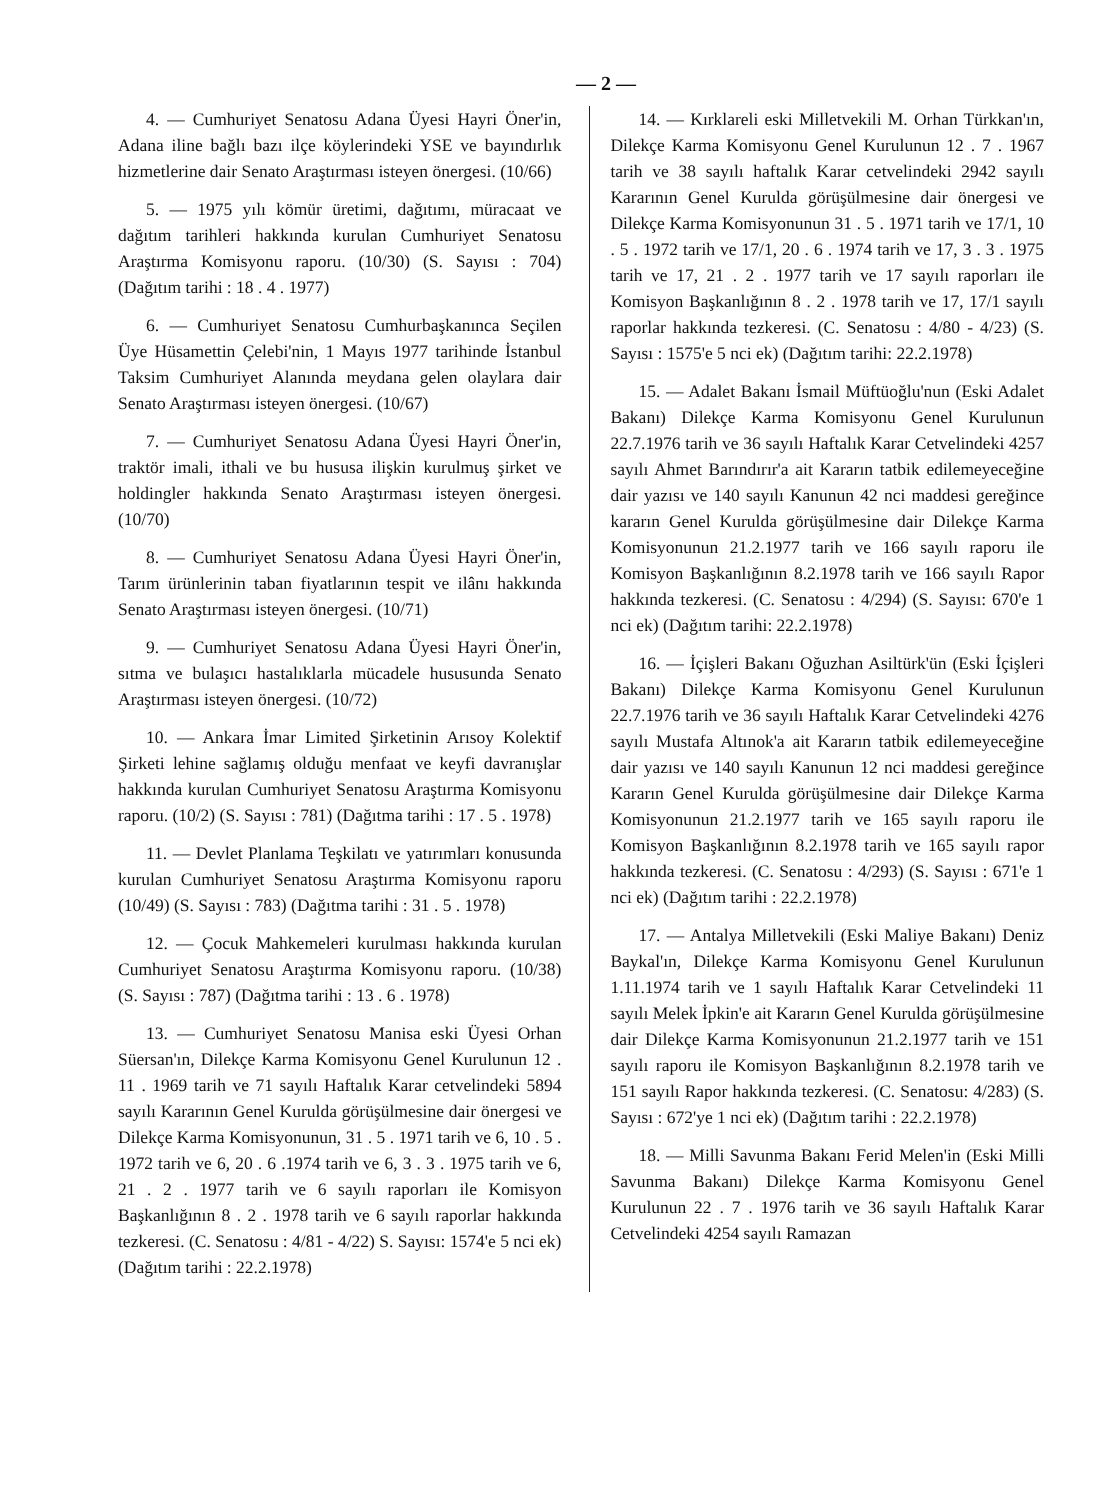— 2 —
4. — Cumhuriyet Senatosu Adana Üyesi Hayri Öner'in, Adana iline bağlı bazı ilçe köylerindeki YSE ve bayındırlık hizmetlerine dair Senato Araştırması isteyen önergesi. (10/66)
5. — 1975 yılı kömür üretimi, dağıtımı, müracaat ve dağıtım tarihleri hakkında kurulan Cumhuriyet Senatosu Araştırma Komisyonu raporu. (10/30) (S. Sayısı : 704) (Dağıtım tarihi : 18 . 4 . 1977)
6. — Cumhuriyet Senatosu Cumhurbaşkanınca Seçilen Üye Hüsamettin Çelebi'nin, 1 Mayıs 1977 tarihinde İstanbul Taksim Cumhuriyet Alanında meydana gelen olaylara dair Senato Araştırması isteyen önergesi. (10/67)
7. — Cumhuriyet Senatosu Adana Üyesi Hayri Öner'in, traktör imali, ithali ve bu hususa ilişkin kurulmuş şirket ve holdingler hakkında Senato Araştırması isteyen önergesi. (10/70)
8. — Cumhuriyet Senatosu Adana Üyesi Hayri Öner'in, Tarım ürünlerinin taban fiyatlarının tespit ve ilânı hakkında Senato Araştırması isteyen önergesi. (10/71)
9. — Cumhuriyet Senatosu Adana Üyesi Hayri Öner'in, sıtma ve bulaşıcı hastalıklarla mücadele hususunda Senato Araştırması isteyen önergesi. (10/72)
10. — Ankara İmar Limited Şirketinin Arısoy Kolektif Şirketi lehine sağlamış olduğu menfaat ve keyfi davranışlar hakkında kurulan Cumhuriyet Senatosu Araştırma Komisyonu raporu. (10/2) (S. Sayısı : 781) (Dağıtma tarihi : 17 . 5 . 1978)
11. — Devlet Planlama Teşkilatı ve yatırımları konusunda kurulan Cumhuriyet Senatosu Araştırma Komisyonu raporu (10/49) (S. Sayısı : 783) (Dağıtma tarihi : 31 . 5 . 1978)
12. — Çocuk Mahkemeleri kurulması hakkında kurulan Cumhuriyet Senatosu Araştırma Komisyonu raporu. (10/38) (S. Sayısı : 787) (Dağıtma tarihi : 13 . 6 . 1978)
13. — Cumhuriyet Senatosu Manisa eski Üyesi Orhan Süersan'ın, Dilekçe Karma Komisyonu Genel Kurulunun 12 . 11 . 1969 tarih ve 71 sayılı Haftalık Karar cetvelindeki 5894 sayılı Kararının Genel Kurulda görüşülmesine dair önergesi ve Dilekçe Karma Komisyonunun, 31 . 5 . 1971 tarih ve 6, 10 . 5 . 1972 tarih ve 6, 20 . 6 .1974 tarih ve 6, 3 . 3 . 1975 tarih ve 6, 21 . 2 . 1977 tarih ve 6 sayılı raporları ile Komisyon Başkanlığının 8 . 2 . 1978 tarih ve 6 sayılı raporlar hakkında tezkeresi. (C. Senatosu : 4/81 - 4/22) S. Sayısı: 1574'e 5 nci ek) (Dağıtım tarihi : 22.2.1978)
14. — Kırklareli eski Milletvekili M. Orhan Türkkan'ın, Dilekçe Karma Komisyonu Genel Kurulunun 12 . 7 . 1967 tarih ve 38 sayılı haftalık Karar cetvelindeki 2942 sayılı Kararının Genel Kurulda görüşülmesine dair önergesi ve Dilekçe Karma Komisyonunun 31 . 5 . 1971 tarih ve 17/1, 10 . 5 . 1972 tarih ve 17/1, 20 . 6 . 1974 tarih ve 17, 3 . 3 . 1975 tarih ve 17, 21 . 2 . 1977 tarih ve 17 sayılı raporları ile Komisyon Başkanlığının 8 . 2 . 1978 tarih ve 17, 17/1 sayılı raporlar hakkında tezkeresi. (C. Senatosu : 4/80 - 4/23) (S. Sayısı : 1575'e 5 nci ek) (Dağıtım tarihi: 22.2.1978)
15. — Adalet Bakanı İsmail Müftüoğlu'nun (Eski Adalet Bakanı) Dilekçe Karma Komisyonu Genel Kurulunun 22.7.1976 tarih ve 36 sayılı Haftalık Karar Cetvelindeki 4257 sayılı Ahmet Barındırır'a ait Kararın tatbik edilemeyeceğine dair yazısı ve 140 sayılı Kanunun 42 nci maddesi gereğince kararın Genel Kurulda görüşülmesine dair Dilekçe Karma Komisyonunun 21.2.1977 tarih ve 166 sayılı raporu ile Komisyon Başkanlığının 8.2.1978 tarih ve 166 sayılı Rapor hakkında tezkeresi. (C. Senatosu : 4/294) (S. Sayısı: 670'e 1 nci ek) (Dağıtım tarihi: 22.2.1978)
16. — İçişleri Bakanı Oğuzhan Asiltürk'ün (Eski İçişleri Bakanı) Dilekçe Karma Komisyonu Genel Kurulunun 22.7.1976 tarih ve 36 sayılı Haftalık Karar Cetvelindeki 4276 sayılı Mustafa Altınok'a ait Kararın tatbik edilemeyeceğine dair yazısı ve 140 sayılı Kanunun 12 nci maddesi gereğince Kararın Genel Kurulda görüşülmesine dair Dilekçe Karma Komisyonunun 21.2.1977 tarih ve 165 sayılı raporu ile Komisyon Başkanlığının 8.2.1978 tarih ve 165 sayılı rapor hakkında tezkeresi. (C. Senatosu : 4/293) (S. Sayısı : 671'e 1 nci ek) (Dağıtım tarihi : 22.2.1978)
17. — Antalya Milletvekili (Eski Maliye Bakanı) Deniz Baykal'ın, Dilekçe Karma Komisyonu Genel Kurulunun 1.11.1974 tarih ve 1 sayılı Haftalık Karar Cetvelindeki 11 sayılı Melek İpkin'e ait Kararın Genel Kurulda görüşülmesine dair Dilekçe Karma Komisyonunun 21.2.1977 tarih ve 151 sayılı raporu ile Komisyon Başkanlığının 8.2.1978 tarih ve 151 sayılı Rapor hakkında tezkeresi. (C. Senatosu: 4/283) (S. Sayısı : 672'ye 1 nci ek) (Dağıtım tarihi : 22.2.1978)
18. — Milli Savunma Bakanı Ferid Melen'in (Eski Milli Savunma Bakanı) Dilekçe Karma Komisyonu Genel Kurulunun 22 . 7 . 1976 tarih ve 36 sayılı Haftalık Karar Cetvelindeki 4254 sayılı Ramazan